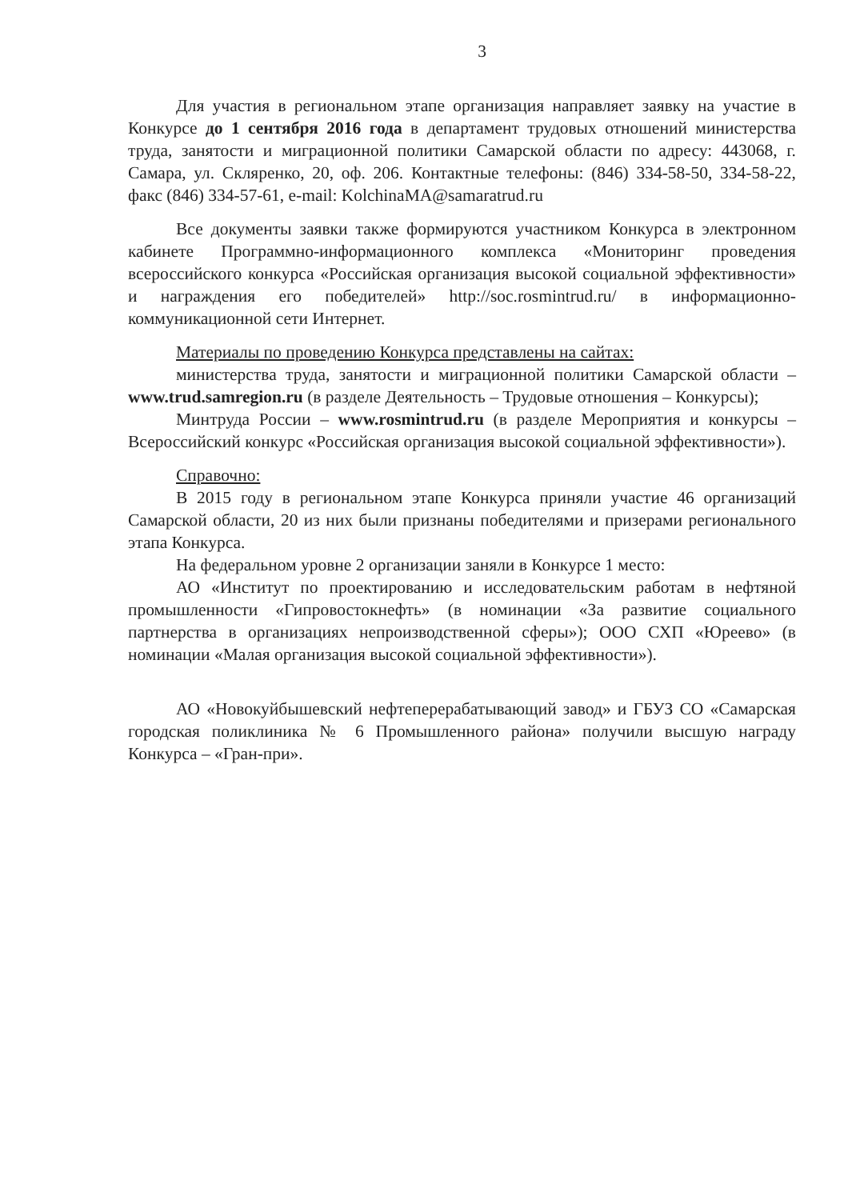3
Для участия в региональном этапе организация направляет заявку на участие в Конкурсе до 1 сентября 2016 года в департамент трудовых отношений министерства труда, занятости и миграционной политики Самарской области по адресу: 443068, г. Самара, ул. Скляренко, 20, оф. 206. Контактные телефоны: (846) 334-58-50, 334-58-22, факс (846) 334-57-61, e-mail: KolchinaMA@samaratrud.ru
Все документы заявки также формируются участником Конкурса в электронном кабинете Программно-информационного комплекса «Мониторинг проведения всероссийского конкурса «Российская организация высокой социальной эффективности» и награждения его победителей» http://soc.rosmintrud.ru/ в информационно-коммуникационной сети Интернет.
Материалы по проведению Конкурса представлены на сайтах:
министерства труда, занятости и миграционной политики Самарской области – www.trud.samregion.ru (в разделе Деятельность – Трудовые отношения – Конкурсы);
Минтруда России – www.rosmintrud.ru (в разделе Мероприятия и конкурсы – Всероссийский конкурс «Российская организация высокой социальной эффективности»).
Справочно:
В 2015 году в региональном этапе Конкурса приняли участие 46 организаций Самарской области, 20 из них были признаны победителями и призерами регионального этапа Конкурса.
На федеральном уровне 2 организации заняли в Конкурсе 1 место:
АО «Институт по проектированию и исследовательским работам в нефтяной промышленности «Гипровостокнефть» (в номинации «За развитие социального партнерства в организациях непроизводственной сферы»); ООО СХП «Юреево» (в номинации «Малая организация высокой социальной эффективности»).
АО «Новокуйбышевский нефтеперерабатывающий завод» и ГБУЗ СО «Самарская городская поликлиника № 6 Промышленного района» получили высшую награду Конкурса – «Гран-при».